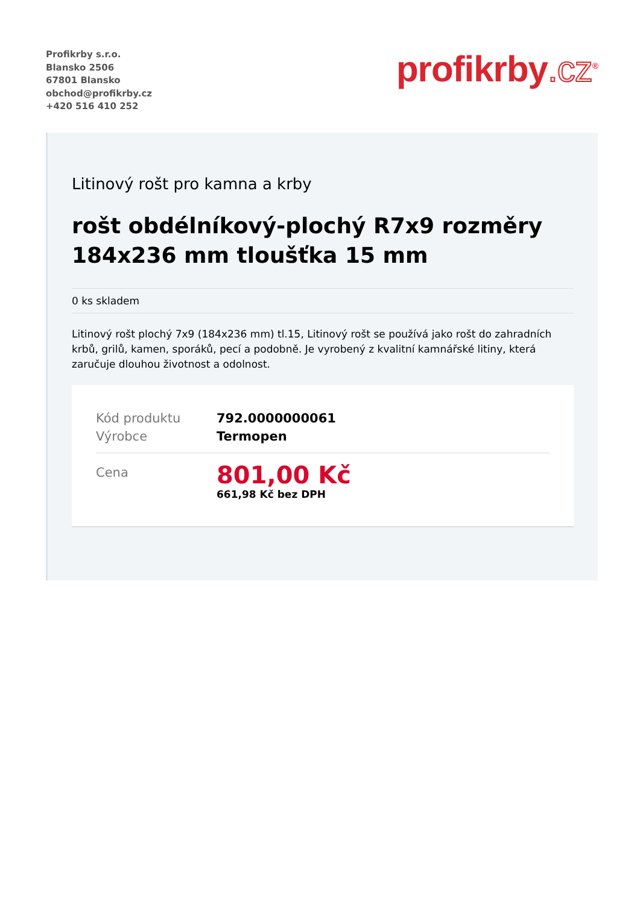Profikrby s.r.o.
Blansko 2506
67801 Blansko
obchod@profikrby.cz
+420 516 410 252
profikrby.cz<sup>®</sup>
Litinový rošt pro kamna a krby
rošt obdélníkový-plochý R7x9 rozměry 184x236 mm tloušťka 15 mm
0 ks skladem
Litinový rošt plochý 7x9 (184x236 mm) tl.15, Litinový rošt se používá jako rošt do zahradních krbů, grilů, kamen, sporáků, pecí a podobně. Je vyrobený z kvalitní kamnářské litiny, která zaručuje dlouhou životnost a odolnost.
| Kód produktu | 792.0000000061 |
| Výrobce | Termopen |
| Cena | 801,00 Kč 661,98 Kč bez DPH |